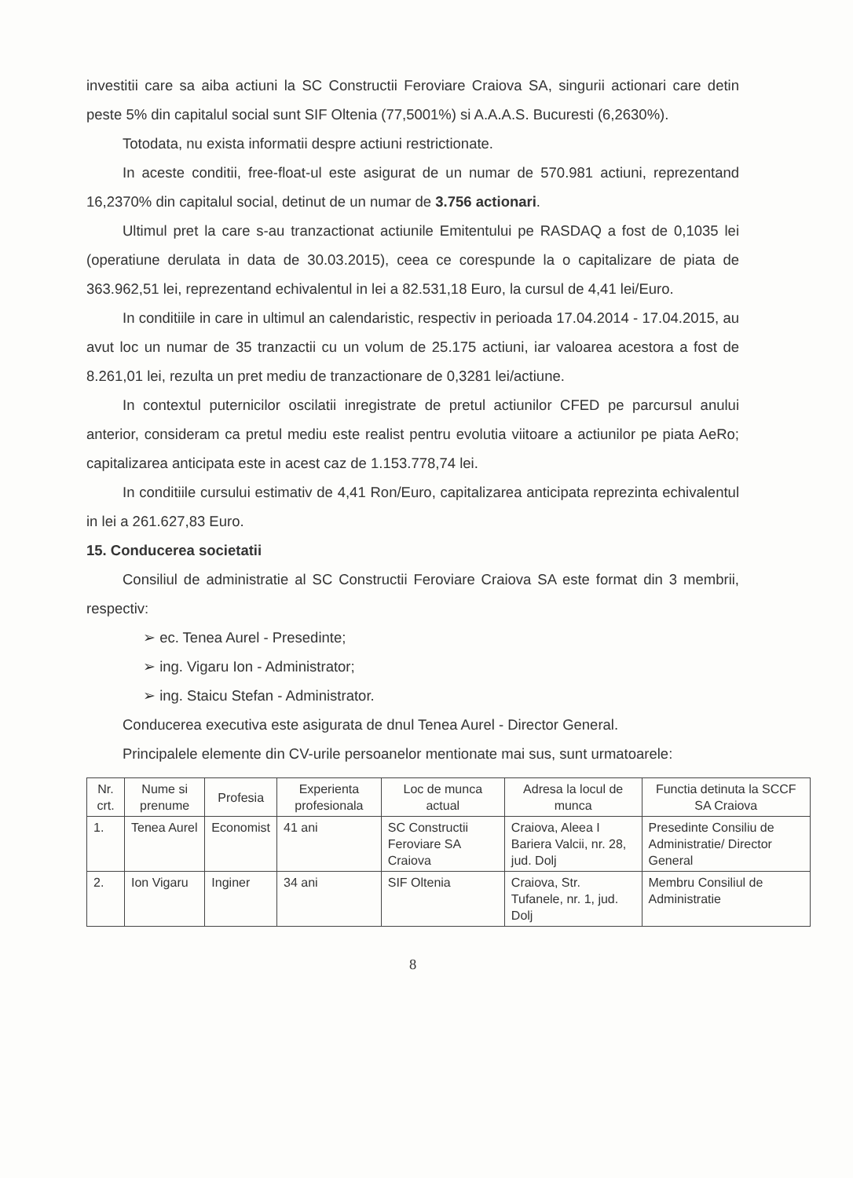investitii care sa aiba actiuni la SC Constructii Feroviare Craiova SA, singurii actionari care detin peste 5% din capitalul social sunt SIF Oltenia (77,5001%) si A.A.A.S. Bucuresti (6,2630%).
Totodata, nu exista informatii despre actiuni restrictionate.
In aceste conditii, free-float-ul este asigurat de un numar de 570.981 actiuni, reprezentand 16,2370% din capitalul social, detinut de un numar de 3.756 actionari.
Ultimul pret la care s-au tranzactionat actiunile Emitentului pe RASDAQ a fost de 0,1035 lei (operatiune derulata in data de 30.03.2015), ceea ce corespunde la o capitalizare de piata de 363.962,51 lei, reprezentand echivalentul in lei a 82.531,18 Euro, la cursul de 4,41 lei/Euro.
In conditiile in care in ultimul an calendaristic, respectiv in perioada 17.04.2014 - 17.04.2015, au avut loc un numar de 35 tranzactii cu un volum de 25.175 actiuni, iar valoarea acestora a fost de 8.261,01 lei, rezulta un pret mediu de tranzactionare de 0,3281 lei/actiune.
In contextul puternicilor oscilatii inregistrate de pretul actiunilor CFED pe parcursul anului anterior, consideram ca pretul mediu este realist pentru evolutia viitoare a actiunilor pe piata AeRo; capitalizarea anticipata este in acest caz de 1.153.778,74 lei.
In conditiile cursului estimativ de 4,41 Ron/Euro, capitalizarea anticipata reprezinta echivalentul in lei a 261.627,83 Euro.
15. Conducerea societatii
Consiliul de administratie al SC Constructii Feroviare Craiova SA este format din 3 membrii, respectiv:
➢ ec. Tenea Aurel - Presedinte;
➢ ing. Vigaru Ion - Administrator;
➢ ing. Staicu Stefan - Administrator.
Conducerea executiva este asigurata de dnul Tenea Aurel - Director General.
Principalele elemente din CV-urile persoanelor mentionate mai sus, sunt urmatoarele:
| Nr. crt. | Nume si prenume | Profesia | Experienta profesionala | Loc de munca actual | Adresa la locul de munca | Functia detinuta la SCCF SA Craiova |
| --- | --- | --- | --- | --- | --- | --- |
| 1. | Tenea Aurel | Economist | 41 ani | SC Constructii Feroviare SA Craiova | Craiova, Aleea I Bariera Valcii, nr. 28, jud. Dolj | Presedinte Consiliu de Administratie/ Director General |
| 2. | Ion Vigaru | Inginer | 34 ani | SIF Oltenia | Craiova, Str. Tufanele, nr. 1, jud. Dolj | Membru Consiliul de Administratie |
8